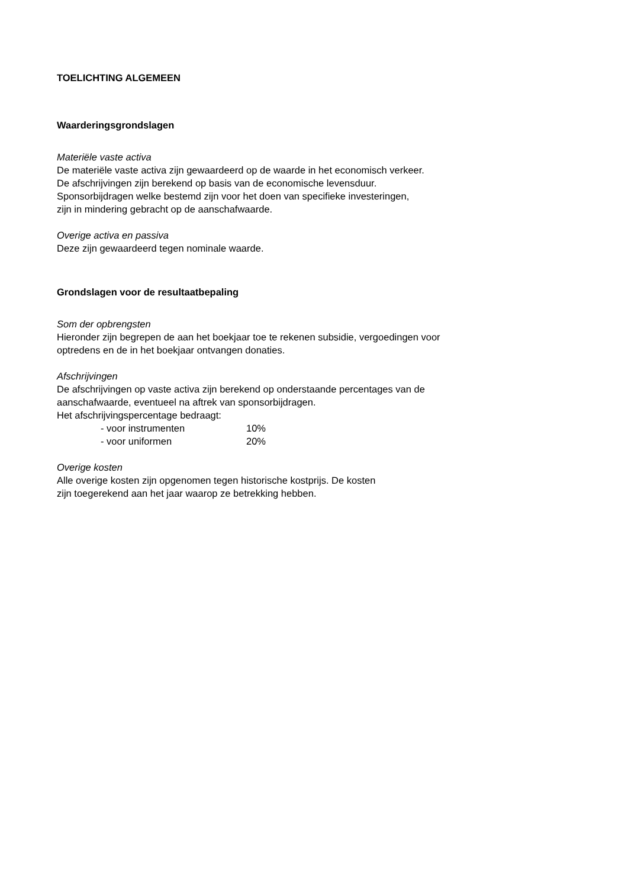TOELICHTING ALGEMEEN
Waarderingsgrondslagen
Materiële vaste activa
De materiële vaste activa zijn gewaardeerd op de waarde in het economisch verkeer.
De afschrijvingen zijn berekend op basis van de economische levensduur.
Sponsorbijdragen welke bestemd zijn voor het doen van specifieke investeringen,
zijn in mindering gebracht op de aanschafwaarde.
Overige activa en passiva
Deze zijn gewaardeerd tegen nominale waarde.
Grondslagen voor de resultaatbepaling
Som der opbrengsten
Hieronder zijn begrepen de aan het boekjaar toe te rekenen subsidie, vergoedingen voor
optredens en de in het boekjaar ontvangen donaties.
Afschrijvingen
De afschrijvingen op vaste activa zijn berekend op onderstaande percentages van de
aanschafwaarde, eventueel na aftrek van sponsorbijdragen.
Het afschrijvingspercentage bedraagt:
| - voor instrumenten | 10% |
| - voor uniformen | 20% |
Overige kosten
Alle overige kosten zijn opgenomen tegen historische kostprijs. De kosten
zijn toegerekend aan het jaar waarop ze betrekking hebben.